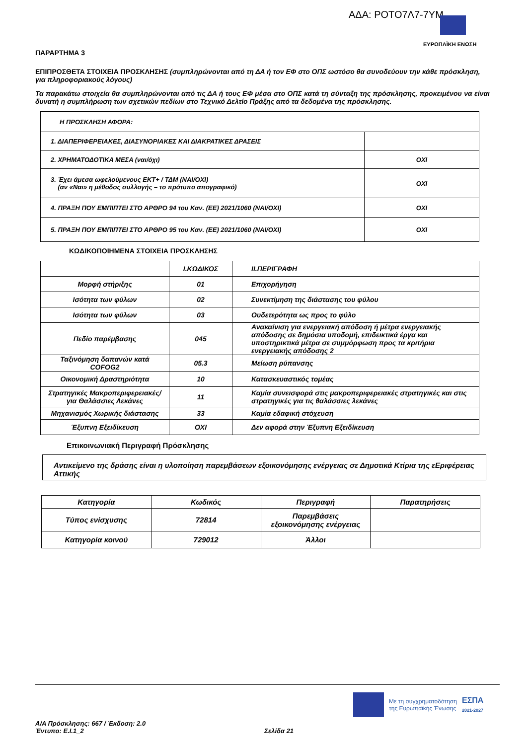ΑΔΑ: ΡΟΤΟ7Λ7-7ΥΜ
ΕΥΡΩΠΑΪΚΗ ΕΝΩΣΗ
ΠΑΡΑΡΤΗΜΑ 3
ΕΠΙΠΡΟΣΘΕΤΑ ΣΤΟΙΧΕΙΑ ΠΡΟΣΚΛΗΣΗΣ (συμπληρώνονται από τη ΔΑ ή τον ΕΦ στο ΟΠΣ ωστόσο θα συνοδεύουν την κάθε πρόσκληση, για πληροφοριακούς λόγους)
Τα παρακάτω στοιχεία θα συμπληρώνονται από τις ΔΑ ή τους ΕΦ μέσα στο ΟΠΣ κατά τη σύνταξη της πρόσκλησης, προκειμένου να είναι δυνατή η συμπλήρωση των σχετικών πεδίων στο Τεχνικό Δελτίο Πράξης από τα δεδομένα της πρόσκλησης.
| Η ΠΡΟΣΚΛΗΣΗ ΑΦΟΡΑ: | |
| 1. ΔΙΑΠΕΡΙΦΕΡΕΙΑΚΕΣ, ΔΙΑΣΥΝΟΡΙΑΚΕΣ ΚΑΙ ΔΙΑΚΡΑΤΙΚΕΣ ΔΡΑΣΕΙΣ | |
| 2. ΧΡΗΜΑΤΟΔΟΤΙΚΑ ΜΕΣΑ (ναι/όχι) | ΟΧΙ |
| 3. Έχει άμεσα ωφελούμενους ΕΚΤ+ / ΤΔΜ (ΝΑΙ/ΟΧΙ) (αν «Ναι» η μέθοδος συλλογής – το πρότυπο απογραφικό) | ΟΧΙ |
| 4. ΠΡΑΞΗ ΠΟΥ ΕΜΠΙΠΤΕΙ ΣΤΟ ΑΡΘΡΟ 94 του Καν. (ΕΕ) 2021/1060 (ΝΑΙ/ΟΧΙ) | ΟΧΙ |
| 5. ΠΡΑΞΗ ΠΟΥ ΕΜΠΙΠΤΕΙ ΣΤΟ ΑΡΘΡΟ 95 του Καν. (ΕΕ) 2021/1060 (ΝΑΙ/ΟΧΙ) | ΟΧΙ |
ΚΩΔΙΚΟΠΟΙΗΜΕΝΑ ΣΤΟΙΧΕΙΑ ΠΡΟΣΚΛΗΣΗΣ
| | Ι.ΚΩΔΙΚΟΣ | ΙΙ.ΠΕΡΙΓΡΑΦΗ |
| Μορφή στήριξης | 01 | Επιχορήγηση |
| Ισότητα των φύλων | 02 | Συνεκτίμηση της διάστασης του φύλου |
| Ισότητα των φύλων | 03 | Ουδετερότητα ως προς το φύλο |
| Πεδίο παρέμβασης | 045 | Ανακαίνιση για ενεργειακή απόδοση ή μέτρα ενεργειακής απόδοσης σε δημόσια υποδομή, επιδεικτικά έργα και υποστηρικτικά μέτρα σε συμμόρφωση προς τα κριτήρια ενεργειακής απόδοσης 2 |
| Ταξινόμηση δαπανών κατά COFOG2 | 05.3 | Μείωση ρύπανσης |
| Οικονομική Δραστηριότητα | 10 | Κατασκευαστικός τομέας |
| Στρατηγικές Μακροπεριφερειακές/για Θαλάσσιες Λεκάνες | 11 | Καμία συνεισφορά στις μακροπεριφερειακές στρατηγικές και στις στρατηγικές για τις θαλάσσιες λεκάνες |
| Μηχανισμός Χωρικής διάστασης | 33 | Καμία εδαφική στόχευση |
| Έξυπνη Εξειδίκευση | ΟΧΙ | Δεν αφορά στην Έξυπνη Εξειδίκευση |
Επικοινωνιακή Περιγραφή Πρόσκλησης
Αντικείμενο της δράσης είναι η υλοποίηση παρεμβάσεων εξοικονόμησης ενέργειας σε Δημοτικά Κτίρια της εΕριφέρειας Αττικής
| Κατηγορία | Κωδικός | Περιγραφή | Παρατηρήσεις |
| Τύπος ενίσχυσης | 72814 | Παρεμβάσεις εξοικονόμησης ενέργειας | |
| Κατηγορία κοινού | 729012 | Άλλοι | |
Με τη συγχρηματοδότηση
της Ευρωπαϊκής Ένωσης
ΕΣΠΑ
2021-2027
Α/Α Πρόσκλησης: 667 / Έκδοση: 2.0
Έντυπο: Ε.Ι.1_2 Σελίδα 21